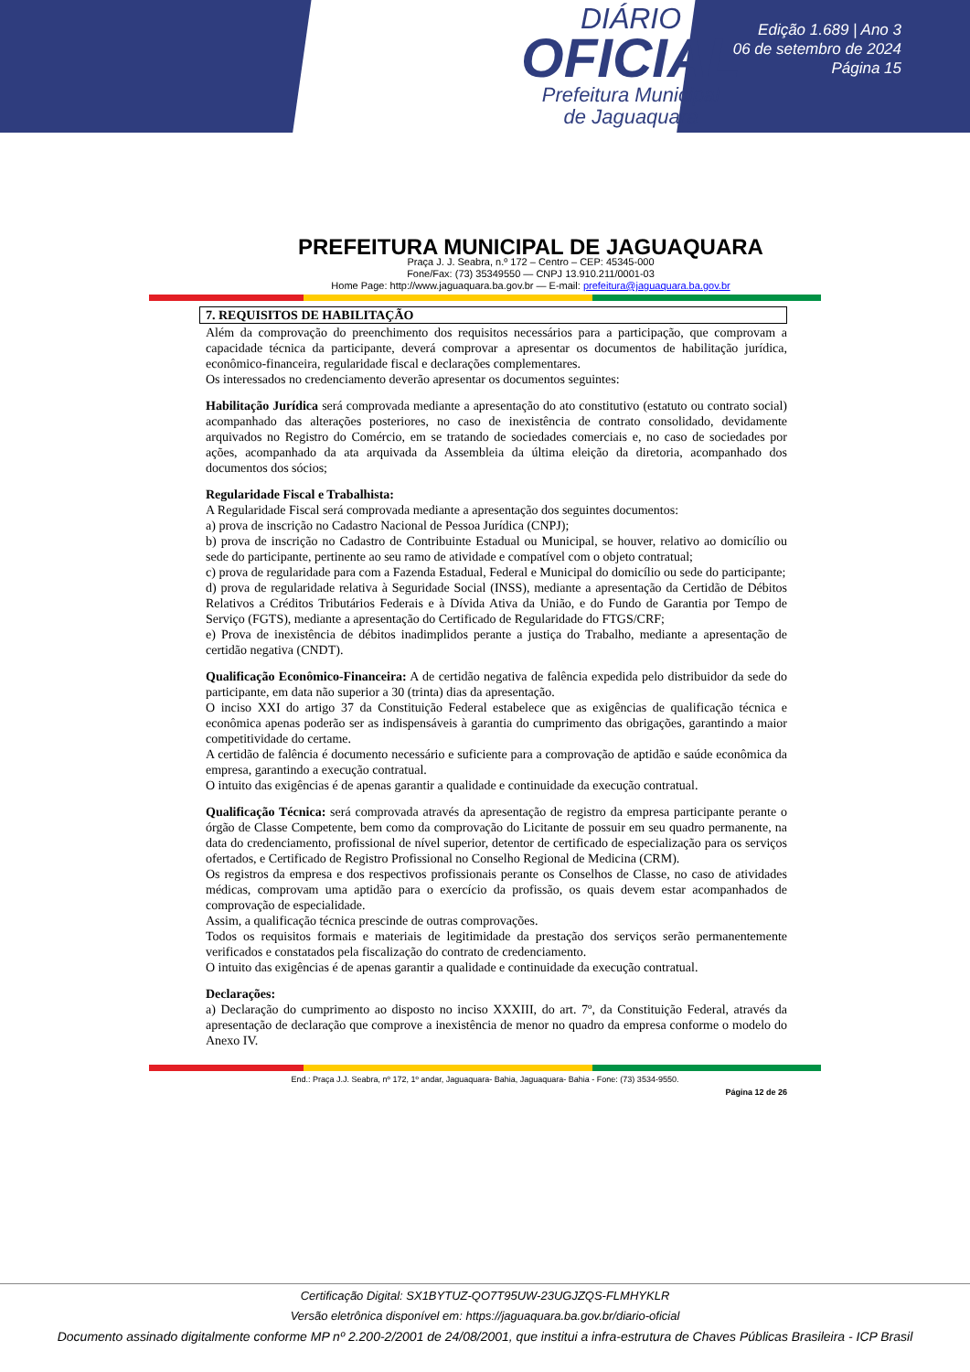DIÁRIO
OFICIAL
Prefeitura Municipal
de Jaguaquara
Edição 1.689 | Ano 3
06 de setembro de 2024
Página 15
PREFEITURA MUNICIPAL DE JAGUAQUARA
Praça J. J. Seabra, n.º 172 – Centro – CEP: 45345-000
Fone/Fax: (73) 35349550 — CNPJ 13.910.211/0001-03
Home Page: http://www.jaguaquara.ba.gov.br — E-mail: prefeitura@jaguaquara.ba.gov.br
7. REQUISITOS DE HABILITAÇÃO
Além da comprovação do preenchimento dos requisitos necessários para a participação, que comprovam a capacidade técnica da participante, deverá comprovar a apresentar os documentos de habilitação jurídica, econômico-financeira, regularidade fiscal e declarações complementares.
Os interessados no credenciamento deverão apresentar os documentos seguintes:
Habilitação Jurídica será comprovada mediante a apresentação do ato constitutivo (estatuto ou contrato social) acompanhado das alterações posteriores, no caso de inexistência de contrato consolidado, devidamente arquivados no Registro do Comércio, em se tratando de sociedades comerciais e, no caso de sociedades por ações, acompanhado da ata arquivada da Assembleia da última eleição da diretoria, acompanhado dos documentos dos sócios;
Regularidade Fiscal e Trabalhista:
A Regularidade Fiscal será comprovada mediante a apresentação dos seguintes documentos:
a) prova de inscrição no Cadastro Nacional de Pessoa Jurídica (CNPJ);
b) prova de inscrição no Cadastro de Contribuinte Estadual ou Municipal, se houver, relativo ao domicílio ou sede do participante, pertinente ao seu ramo de atividade e compatível com o objeto contratual;
c) prova de regularidade para com a Fazenda Estadual, Federal e Municipal do domicílio ou sede do participante;
d) prova de regularidade relativa à Seguridade Social (INSS), mediante a apresentação da Certidão de Débitos Relativos a Créditos Tributários Federais e à Dívida Ativa da União, e do Fundo de Garantia por Tempo de Serviço (FGTS), mediante a apresentação do Certificado de Regularidade do FTGS/CRF;
e) Prova de inexistência de débitos inadimplidos perante a justiça do Trabalho, mediante a apresentação de certidão negativa (CNDT).
Qualificação Econômico-Financeira: A de certidão negativa de falência expedida pelo distribuidor da sede do participante, em data não superior a 30 (trinta) dias da apresentação.
O inciso XXI do artigo 37 da Constituição Federal estabelece que as exigências de qualificação técnica e econômica apenas poderão ser as indispensáveis à garantia do cumprimento das obrigações, garantindo a maior competitividade do certame.
A certidão de falência é documento necessário e suficiente para a comprovação de aptidão e saúde econômica da empresa, garantindo a execução contratual.
O intuito das exigências é de apenas garantir a qualidade e continuidade da execução contratual.
Qualificação Técnica: será comprovada através da apresentação de registro da empresa participante perante o órgão de Classe Competente, bem como da comprovação do Licitante de possuir em seu quadro permanente, na data do credenciamento, profissional de nível superior, detentor de certificado de especialização para os serviços ofertados, e Certificado de Registro Profissional no Conselho Regional de Medicina (CRM).
Os registros da empresa e dos respectivos profissionais perante os Conselhos de Classe, no caso de atividades médicas, comprovam uma aptidão para o exercício da profissão, os quais devem estar acompanhados de comprovação de especialidade.
Assim, a qualificação técnica prescinde de outras comprovações.
Todos os requisitos formais e materiais de legitimidade da prestação dos serviços serão permanentemente verificados e constatados pela fiscalização do contrato de credenciamento.
O intuito das exigências é de apenas garantir a qualidade e continuidade da execução contratual.
Declarações:
a) Declaração do cumprimento ao disposto no inciso XXXIII, do art. 7º, da Constituição Federal, através da apresentação de declaração que comprove a inexistência de menor no quadro da empresa conforme o modelo do Anexo IV.
End.: Praça J.J. Seabra, nº 172, 1º andar, Jaguaquara- Bahia, Jaguaquara- Bahia - Fone: (73) 3534-9550.
Página 12 de 26
Certificação Digital: SX1BYTUZ-QO7T95UW-23UGJZQS-FLMHYKLR
Versão eletrônica disponível em: https://jaguaquara.ba.gov.br/diario-oficial
Documento assinado digitalmente conforme MP nº 2.200-2/2001 de 24/08/2001, que institui a infra-estrutura de Chaves Públicas Brasileira - ICP Brasil